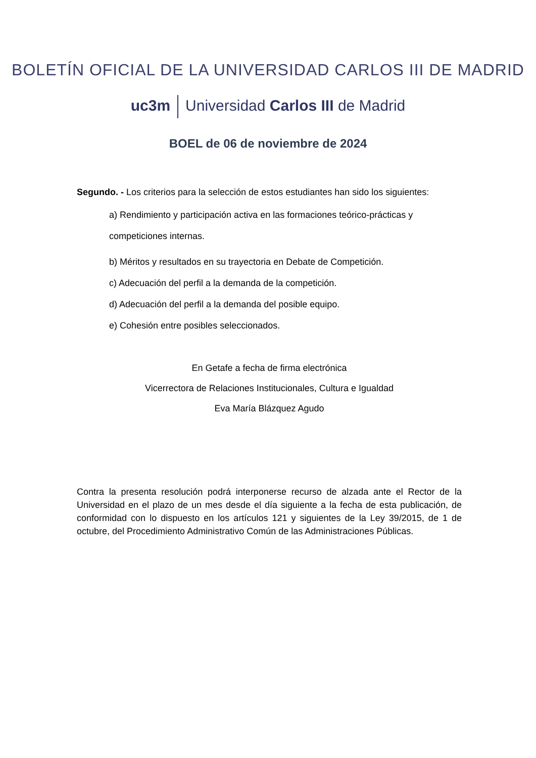BOLETÍN OFICIAL DE LA UNIVERSIDAD CARLOS III DE MADRID
uc3m Universidad Carlos III de Madrid
BOEL de 06 de noviembre de 2024
Segundo. - Los criterios para la selección de estos estudiantes han sido los siguientes:
a) Rendimiento y participación activa en las formaciones teórico-prácticas y competiciones internas.
b) Méritos y resultados en su trayectoria en Debate de Competición.
c) Adecuación del perfil a la demanda de la competición.
d) Adecuación del perfil a la demanda del posible equipo.
e) Cohesión entre posibles seleccionados.
En Getafe a fecha de firma electrónica
Vicerrectora de Relaciones Institucionales, Cultura e Igualdad
Eva María Blázquez Agudo
Contra la presenta resolución podrá interponerse recurso de alzada ante el Rector de la Universidad en el plazo de un mes desde el día siguiente a la fecha de esta publicación, de conformidad con lo dispuesto en los artículos 121 y siguientes de la Ley 39/2015, de 1 de octubre, del Procedimiento Administrativo Común de las Administraciones Públicas.